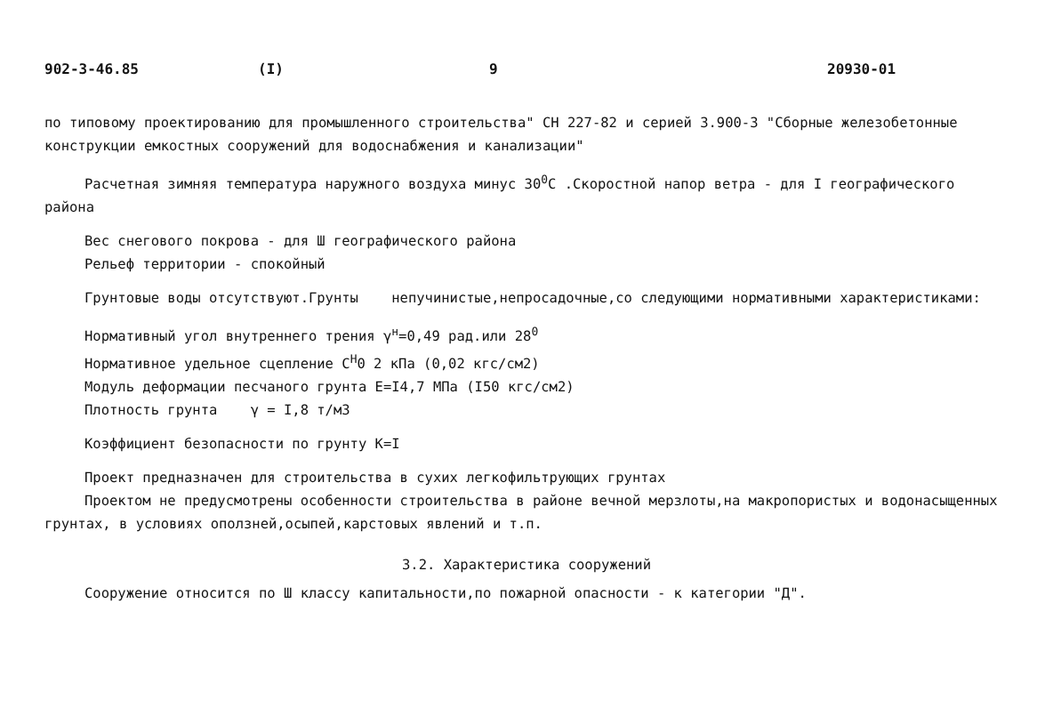902-3-46.85 (I) 9 20930-01
по типовому проектированию для промышленного строительства" СН 227-82 и серией 3.900-3 "Сборные железобетонные конструкции емкостных сооружений для водоснабжения и канализации"
Расчетная зимняя температура наружного воздуха минус 30<sup>0</sup>С .Скоростной напор ветра - для I географического района
Вес снегового покрова - для Ш географического района
Рельеф территории - спокойный
Грунтовые воды отсутствуют.Грунты непучинистые,непросадочные,со следующими нормативными характеристиками:
Нормативный угол внутреннего трения γ<sup>н</sup>=0,49 рад.или 28<sup>0</sup>
Нормативное удельное сцепление С<sup>Н</sup>0 2 кПа (0,02 кгс/см2)
Модуль деформации песчаного грунта Е=I4,7 МПа (I50 кгс/см2)
Плотность грунта γ = I,8 т/м3
Коэффициент безопасности по грунту К=I
Проект предназначен для строительства в сухих легкофильтрующих грунтах
Проектом не предусмотрены особенности строительства в районе вечной мерзлоты,на макропористых и водонасыщенных грунтах, в условиях оползней,осыпей,карстовых явлений и т.п.
3.2. Характеристика сооружений
Сооружение относится по Ш классу капитальности,по пожарной опасности - к категории "Д".